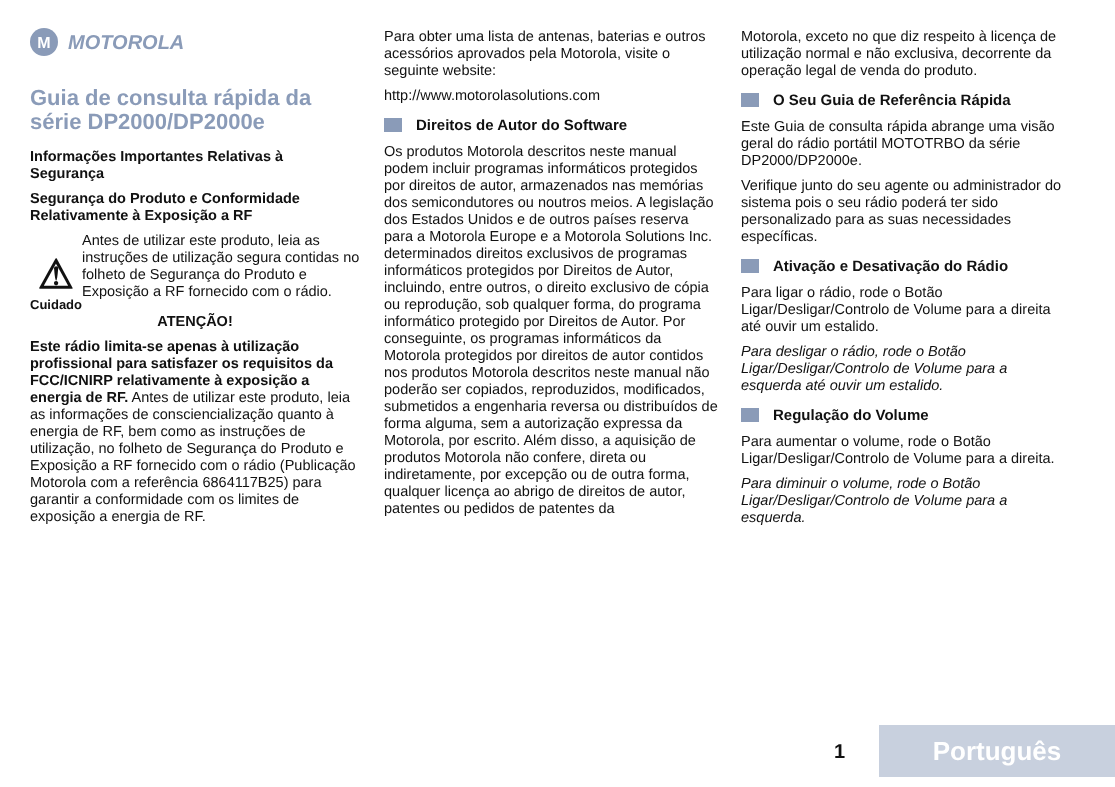M MOTOROLA
Guia de consulta rápida da série DP2000/DP2000e
Informações Importantes Relativas à Segurança
Segurança do Produto e Conformidade Relativamente à Exposição a RF
⚠
Cuidado
Antes de utilizar este produto, leia as instruções de utilização segura contidas no folheto de Segurança do Produto e Exposição a RF fornecido com o rádio.
ATENÇÃO!
Este rádio limita-se apenas à utilização profissional para satisfazer os requisitos da FCC/ICNIRP relativamente à exposição a energia de RF. Antes de utilizar este produto, leia as informações de consciencialização quanto à energia de RF, bem como as instruções de utilização, no folheto de Segurança do Produto e Exposição a RF fornecido com o rádio (Publicação Motorola com a referência 6864117B25) para garantir a conformidade com os limites de exposição a energia de RF.
Para obter uma lista de antenas, baterias e outros acessórios aprovados pela Motorola, visite o seguinte website:
http://www.motorolasolutions.com
Direitos de Autor do Software
Os produtos Motorola descritos neste manual podem incluir programas informáticos protegidos por direitos de autor, armazenados nas memórias dos semicondutores ou noutros meios. A legislação dos Estados Unidos e de outros países reserva para a Motorola Europe e a Motorola Solutions Inc. determinados direitos exclusivos de programas informáticos protegidos por Direitos de Autor, incluindo, entre outros, o direito exclusivo de cópia ou reprodução, sob qualquer forma, do programa informático protegido por Direitos de Autor. Por conseguinte, os programas informáticos da Motorola protegidos por direitos de autor contidos nos produtos Motorola descritos neste manual não poderão ser copiados, reproduzidos, modificados, submetidos a engenharia reversa ou distribuídos de forma alguma, sem a autorização expressa da Motorola, por escrito. Além disso, a aquisição de produtos Motorola não confere, direta ou indiretamente, por excepção ou de outra forma, qualquer licença ao abrigo de direitos de autor, patentes ou pedidos de patentes da
Motorola, exceto no que diz respeito à licença de utilização normal e não exclusiva, decorrente da operação legal de venda do produto.
O Seu Guia de Referência Rápida
Este Guia de consulta rápida abrange uma visão geral do rádio portátil MOTOTRBO da série DP2000/DP2000e.
Verifique junto do seu agente ou administrador do sistema pois o seu rádio poderá ter sido personalizado para as suas necessidades específicas.
Ativação e Desativação do Rádio
Para ligar o rádio, rode o Botão Ligar/Desligar/Controlo de Volume para a direita até ouvir um estalido.
Para desligar o rádio, rode o Botão Ligar/Desligar/Controlo de Volume para a esquerda até ouvir um estalido.
Regulação do Volume
Para aumentar o volume, rode o Botão Ligar/Desligar/Controlo de Volume para a direita.
Para diminuir o volume, rode o Botão Ligar/Desligar/Controlo de Volume para a esquerda.
1 Português